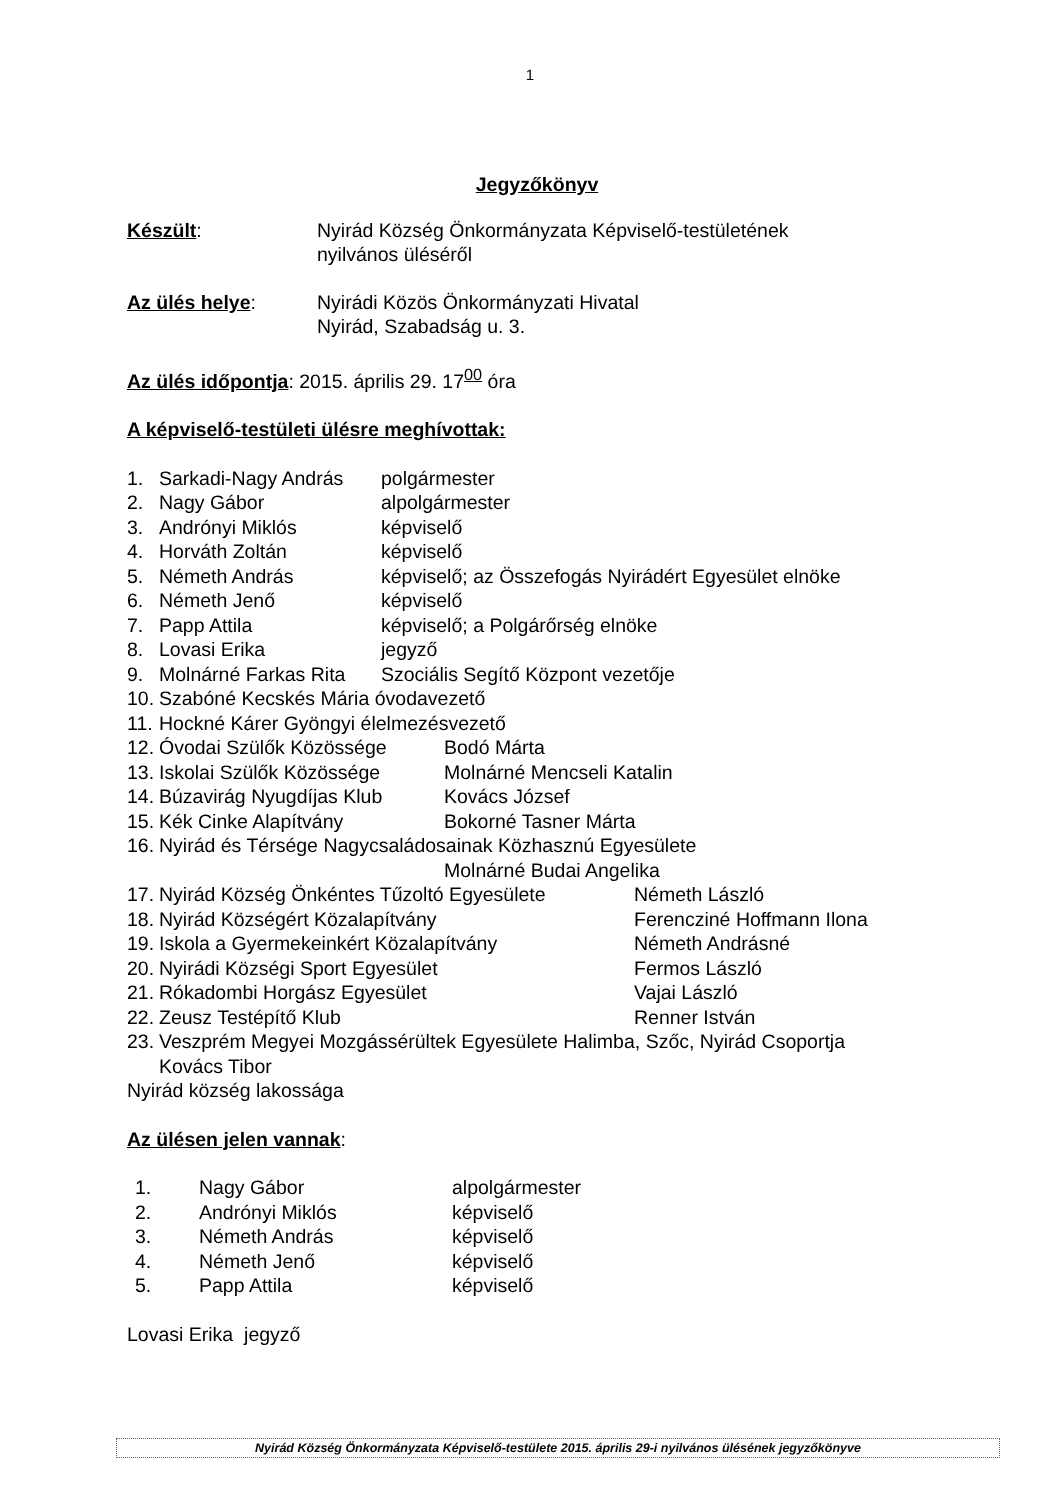1
Jegyzőkönyv
Készült: Nyirád Község Önkormányzata Képviselő-testületének
nyilvános üléséről
Az ülés helye: Nyirádi Közös Önkormányzati Hivatal
Nyirád, Szabadság u. 3.
Az ülés időpontja: 2015. április 29. 17<sup>00</sup> óra
A képviselő-testületi ülésre meghívottak:
1. Sarkadi-Nagy András polgármester
2. Nagy Gábor alpolgármester
3. Andrónyi Miklós képviselő
4. Horváth Zoltán képviselő
5. Németh András képviselő; az Összefogás Nyirádért Egyesület elnöke
6. Németh Jenő képviselő
7. Papp Attila képviselő; a Polgárőrség elnöke
8. Lovasi Erika jegyző
9. Molnárné Farkas Rita Szociális Segítő Központ vezetője
10. Szabóné Kecskés Mária óvodavezető
11. Hockné Kárer Gyöngyi élelmezésvezető
12. Óvodai Szülők Közössége Bodó Márta
13. Iskolai Szülők Közössége Molnárné Mencseli Katalin
14. Búzavirág Nyugdíjas Klub Kovács József
15. Kék Cinke Alapítvány Bokorné Tasner Márta
16. Nyirád és Térsége Nagycsaládosainak Közhasznú Egyesülete
Molnárné Budai Angelika
17. Nyirád Község Önkéntes Tűzoltó Egyesülete Németh László
18. Nyirád Községért Közalapítvány Ferencziné Hoffmann Ilona
19. Iskola a Gyermekeinkért Közalapítvány Németh Andrásné
20. Nyirádi Községi Sport Egyesület Fermos László
21. Rókadombi Horgász Egyesület Vajai László
22. Zeusz Testépítő Klub Renner István
23. Veszprém Megyei Mozgássérültek Egyesülete Halimba, Szőc, Nyirád Csoportja
Kovács Tibor
Nyirád község lakossága
Az ülésen jelen vannak:
1. Nagy Gábor alpolgármester
2. Andrónyi Miklós képviselő
3. Németh András képviselő
4. Németh Jenő képviselő
5. Papp Attila képviselő
Lovasi Erika jegyző
Nyirád Község Önkormányzata Képviselő-testülete 2015. április 29-i nyilvános ülésének jegyzőkönyve